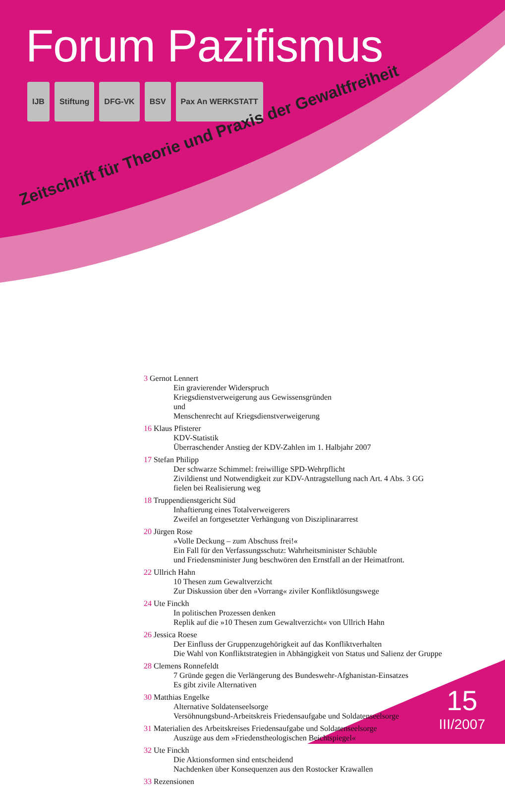Forum Pazifismus
IJB Stiftung DFG-VK BSV Pax An WERKSTATT
Zeitschrift für Theorie und Praxis der Gewaltfreiheit
3 Gernot Lennert
Ein gravierender Widerspruch
Kriegsdienstverweigerung aus Gewissensgründen
und
Menschenrecht auf Kriegsdienstverweigerung
16 Klaus Pfisterer
KDV-Statistik
Überraschender Anstieg der KDV-Zahlen im 1. Halbjahr 2007
17 Stefan Philipp
Der schwarze Schimmel: freiwillige SPD-Wehrpflicht
Zivildienst und Notwendigkeit zur KDV-Antragstellung nach Art. 4 Abs. 3 GG
fielen bei Realisierung weg
18 Truppendienstgericht Süd
Inhaftierung eines Totalverweigerers
Zweifel an fortgesetzter Verhängung von Disziplinararrest
20 Jürgen Rose
»Volle Deckung – zum Abschuss frei!«
Ein Fall für den Verfassungsschutz: Wahrheitsminister Schäuble
und Friedensminister Jung beschwören den Ernstfall an der Heimatfront.
22 Ullrich Hahn
10 Thesen zum Gewaltverzicht
Zur Diskussion über den »Vorrang« ziviler Konfliktlösungswege
24 Ute Finckh
In politischen Prozessen denken
Replik auf die »10 Thesen zum Gewaltverzicht« von Ullrich Hahn
26 Jessica Roese
Der Einfluss der Gruppenzugehörigkeit auf das Konfliktverhalten
Die Wahl von Konfliktstrategien in Abhängigkeit von Status und Salienz der Gruppe
28 Clemens Ronnefeldt
7 Gründe gegen die Verlängerung des Bundeswehr-Afghanistan-Einsatzes
Es gibt zivile Alternativen
30 Matthias Engelke
Alternative Soldatenseelsorge
Versöhnungsbund-Arbeitskreis Friedensaufgabe und Soldatenseelsorge
31 Materialien des Arbeitskreises Friedensaufgabe und Soldatenseelsorge
Auszüge aus dem »Friedenstheologischen Beichtspiegel«
32 Ute Finckh
Die Aktionsformen sind entscheidend
Nachdenken über Konsequenzen aus den Rostocker Krawallen
33 Rezensionen
15
III/2007